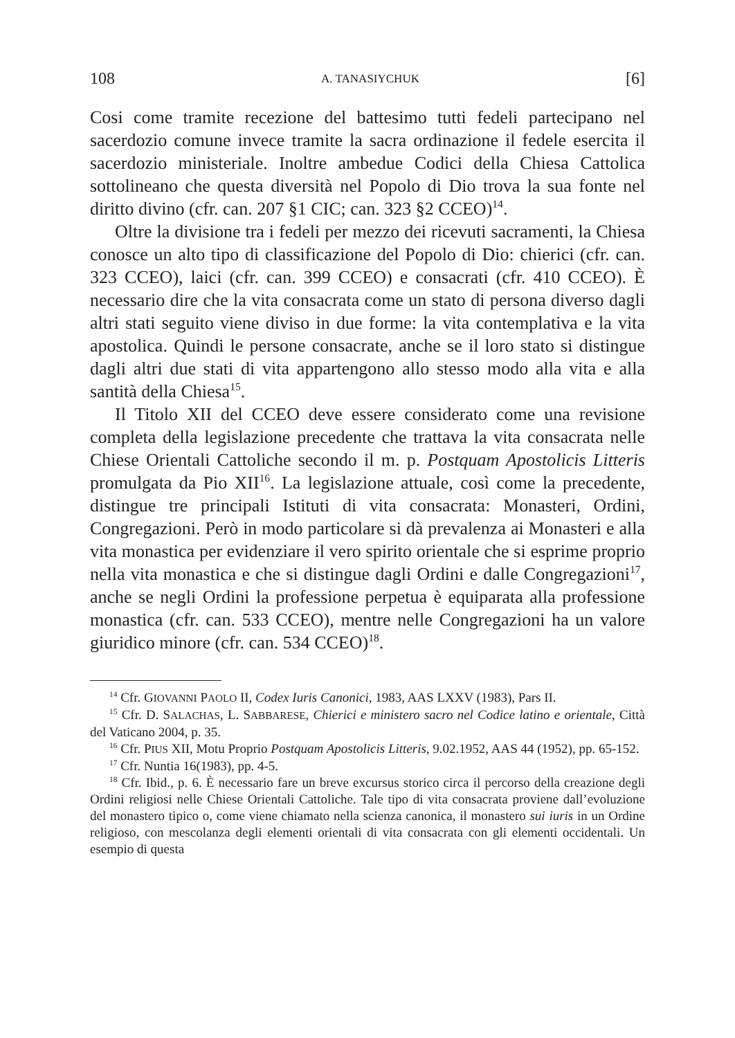108 A. TANASIYCHUK [6]
Cosi come tramite recezione del battesimo tutti fedeli partecipano nel sacerdozio comune invece tramite la sacra ordinazione il fedele esercita il sacerdozio ministeriale. Inoltre ambedue Codici della Chiesa Cattolica sottolineano che questa diversità nel Popolo di Dio trova la sua fonte nel diritto divino (cfr. can. 207 §1 CIC; can. 323 §2 CCEO)<sup>14</sup>.
Oltre la divisione tra i fedeli per mezzo dei ricevuti sacramenti, la Chiesa conosce un alto tipo di classificazione del Popolo di Dio: chierici (cfr. can. 323 CCEO), laici (cfr. can. 399 CCEO) e consacrati (cfr. 410 CCEO). È necessario dire che la vita consacrata come un stato di persona diverso dagli altri stati seguito viene diviso in due forme: la vita contemplativa e la vita apostolica. Quindi le persone consacrate, anche se il loro stato si distingue dagli altri due stati di vita appartengono allo stesso modo alla vita e alla santità della Chiesa<sup>15</sup>.
Il Titolo XII del CCEO deve essere considerato come una revisione completa della legislazione precedente che trattava la vita consacrata nelle Chiese Orientali Cattoliche secondo il m. p. Postquam Apostolicis Litteris promulgata da Pio XII<sup>16</sup>. La legislazione attuale, così come la precedente, distingue tre principali Istituti di vita consacrata: Monasteri, Ordini, Congregazioni. Però in modo particolare si dà prevalenza ai Monasteri e alla vita monastica per evidenziare il vero spirito orientale che si esprime proprio nella vita monastica e che si distingue dagli Ordini e dalle Congregazioni<sup>17</sup>, anche se negli Ordini la professione perpetua è equiparata alla professione monastica (cfr. can. 533 CCEO), mentre nelle Congregazioni ha un valore giuridico minore (cfr. can. 534 CCEO)<sup>18</sup>.
<sup>14</sup> Cfr. GIOVANNI PAOLO II, Codex Iuris Canonici, 1983, AAS LXXV (1983), Pars II.
<sup>15</sup> Cfr. D. SALACHAS, L. SABBARESE, Chierici e ministero sacro nel Codice latino e orientale, Città del Vaticano 2004, p. 35.
<sup>16</sup> Cfr. PIUS XII, Motu Proprio Postquam Apostolicis Litteris, 9.02.1952, AAS 44 (1952), pp. 65-152.
<sup>17</sup> Cfr. Nuntia 16(1983), pp. 4-5.
<sup>18</sup> Cfr. Ibid., p. 6. È necessario fare un breve excursus storico circa il percorso della creazione degli Ordini religiosi nelle Chiese Orientali Cattoliche. Tale tipo di vita consacrata proviene dall’evoluzione del monastero tipico o, come viene chiamato nella scienza canonica, il monastero sui iuris in un Ordine religioso, con mescolanza degli elementi orientali di vita consacrata con gli elementi occidentali. Un esempio di questa